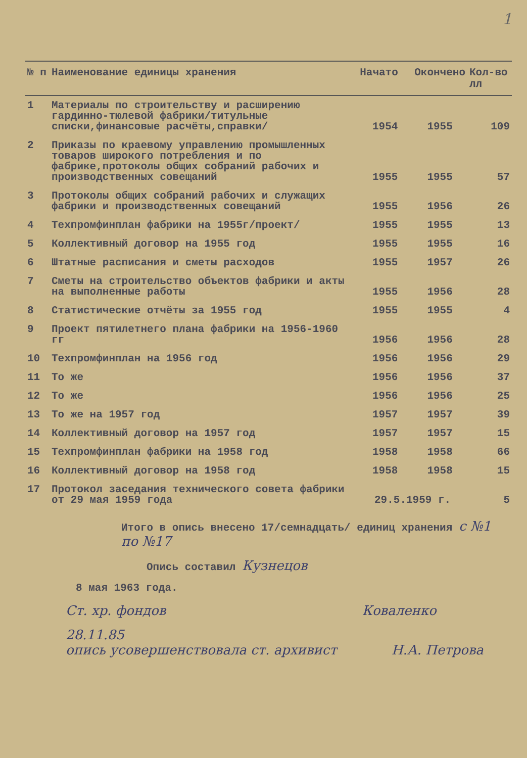1
| № п | Наименование единицы хранения | Начато | Окончено | Кол-во лл |
| --- | --- | --- | --- | --- |
| 1 | Материалы по строительству и расширению гардинно-тюлевой фабрики/титульные списки,финансовые расчёты,справки/ | 1954 | 1955 | 109 |
| 2 | Приказы по краевому управлению промышленных товаров широкого потребления и по фабрике,протоколы общих собраний рабочих и производственных совещаний | 1955 | 1955 | 57 |
| 3 | Протоколы общих собраний рабочих и служащих фабрики и производственных совещаний | 1955 | 1956 | 26 |
| 4 | Техпромфинплан фабрики на 1955г/проект/ | 1955 | 1955 | 13 |
| 5 | Коллективный договор на 1955 год | 1955 | 1955 | 16 |
| 6 | Штатные расписания и сметы расходов | 1955 | 1957 | 26 |
| 7 | Сметы на строительство объектов фабрики и акты на выполненные работы | 1955 | 1956 | 28 |
| 8 | Статистические отчёты за 1955 год | 1955 | 1955 | 4 |
| 9 | Проект пятилетнего плана фабрики на 1956-1960 гг | 1956 | 1956 | 28 |
| 10 | Техпромфинплан на 1956 год | 1956 | 1956 | 29 |
| 11 | То же | 1956 | 1956 | 37 |
| 12 | То же | 1956 | 1956 | 25 |
| 13 | То же на 1957 год | 1957 | 1957 | 39 |
| 14 | Коллективный договор на 1957 год | 1957 | 1957 | 15 |
| 15 | Техпромфинплан фабрики на 1958 год | 1958 | 1958 | 66 |
| 16 | Коллективный договор на 1958 год | 1958 | 1958 | 15 |
| 17 | Протокол заседания технического совета фабрики от 29 мая 1959 года | 29.5.1959 г. | | 5 |
Итого в опись внесено 17/семнадцать/ единиц хранения с №1 по №17
Опись составил Кузнецов
8 мая 1963 года.
Ст. хр. фондов Коваленко
28.11.85
опись усовершенствовала ст. архивист Н.А. Петрова